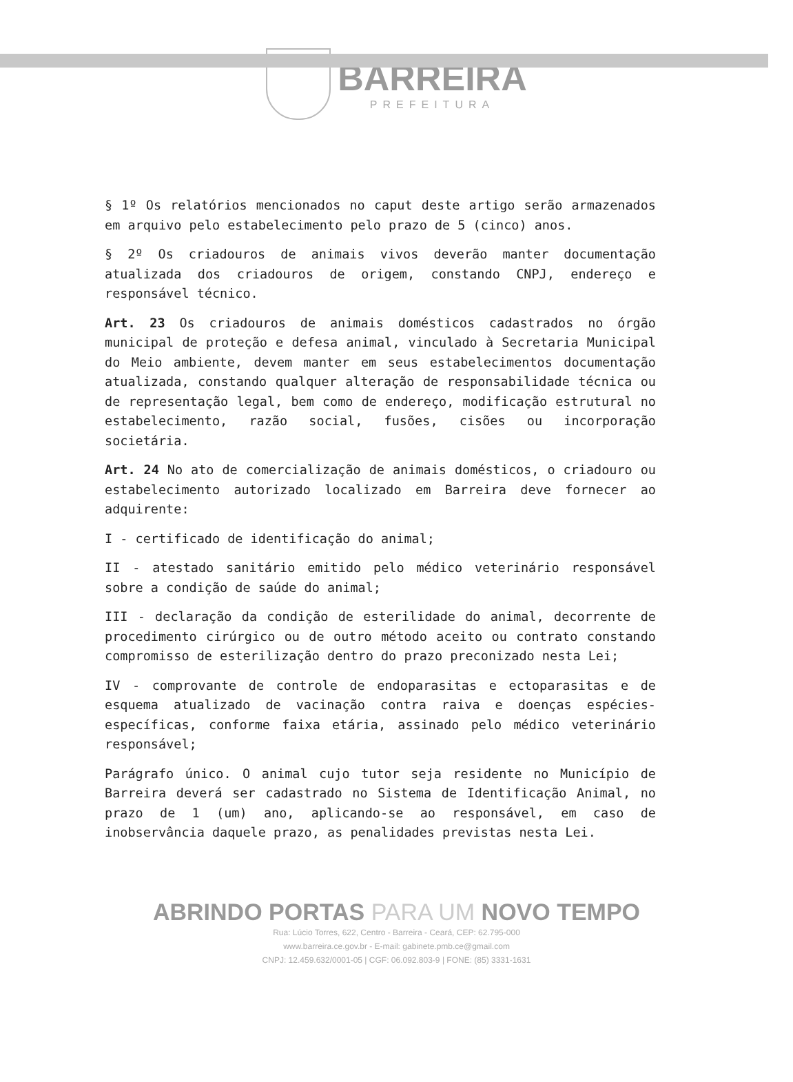BARREIRA
PREFEITURA
§ 1º Os relatórios mencionados no caput deste artigo serão armazenados em arquivo pelo estabelecimento pelo prazo de 5 (cinco) anos.
§ 2º Os criadouros de animais vivos deverão manter documentação atualizada dos criadouros de origem, constando CNPJ, endereço e responsável técnico.
Art. 23 Os criadouros de animais domésticos cadastrados no órgão municipal de proteção e defesa animal, vinculado à Secretaria Municipal do Meio ambiente, devem manter em seus estabelecimentos documentação atualizada, constando qualquer alteração de responsabilidade técnica ou de representação legal, bem como de endereço, modificação estrutural no estabelecimento, razão social, fusões, cisões ou incorporação societária.
Art. 24 No ato de comercialização de animais domésticos, o criadouro ou estabelecimento autorizado localizado em Barreira deve fornecer ao adquirente:
I - certificado de identificação do animal;
II - atestado sanitário emitido pelo médico veterinário responsável sobre a condição de saúde do animal;
III - declaração da condição de esterilidade do animal, decorrente de procedimento cirúrgico ou de outro método aceito ou contrato constando compromisso de esterilização dentro do prazo preconizado nesta Lei;
IV - comprovante de controle de endoparasitas e ectoparasitas e de esquema atualizado de vacinação contra raiva e doenças espécies-específicas, conforme faixa etária, assinado pelo médico veterinário responsável;
Parágrafo único. O animal cujo tutor seja residente no Município de Barreira deverá ser cadastrado no Sistema de Identificação Animal, no prazo de 1 (um) ano, aplicando-se ao responsável, em caso de inobservância daquele prazo, as penalidades previstas nesta Lei.
ABRINDO PORTAS PARA UM NOVO TEMPO
Rua: Lúcio Torres, 622, Centro - Barreira - Ceará, CEP: 62.795-000
www.barreira.ce.gov.br - E-mail: gabinete.pmb.ce@gmail.com
CNPJ: 12.459.632/0001-05 | CGF: 06.092.803-9 | FONE: (85) 3331-1631